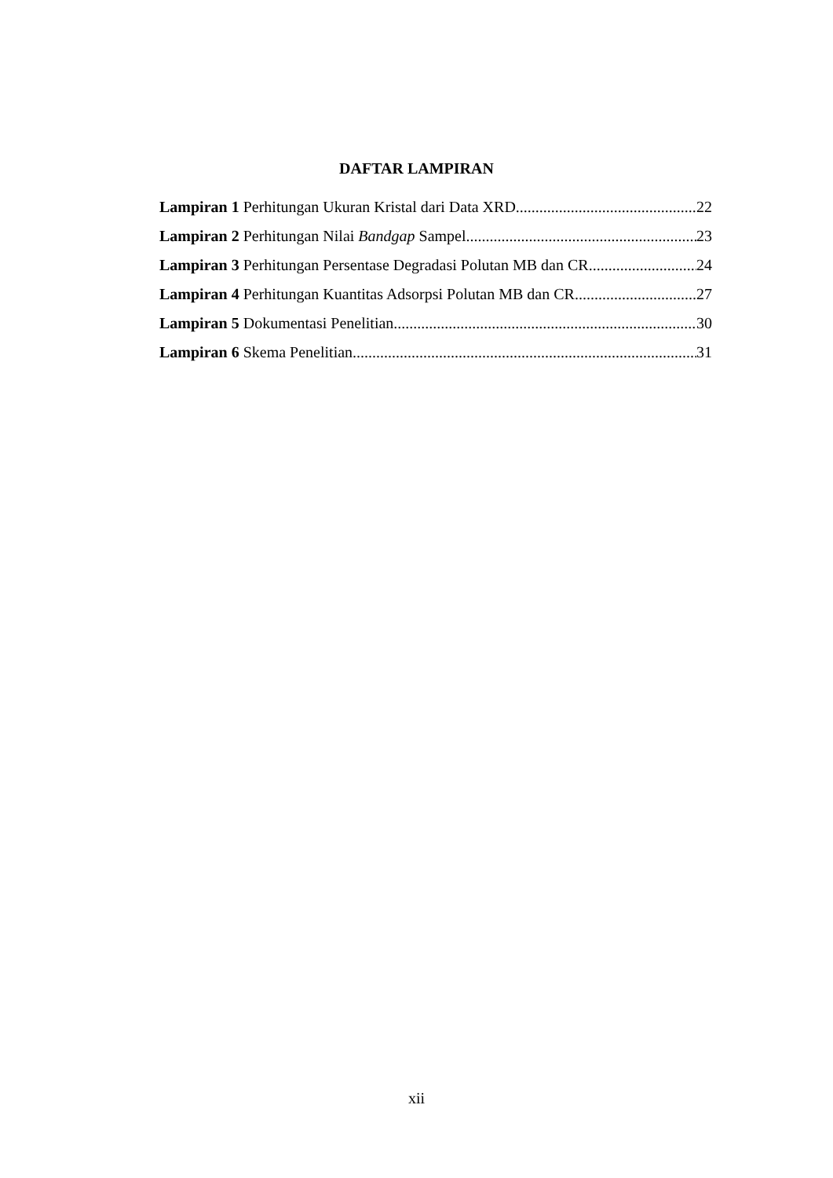DAFTAR LAMPIRAN
Lampiran 1 Perhitungan Ukuran Kristal dari Data XRD 22
Lampiran 2 Perhitungan Nilai Bandgap Sampel 23
Lampiran 3 Perhitungan Persentase Degradasi Polutan MB dan CR 24
Lampiran 4 Perhitungan Kuantitas Adsorpsi Polutan MB dan CR 27
Lampiran 5 Dokumentasi Penelitian 30
Lampiran 6 Skema Penelitian 31
xii